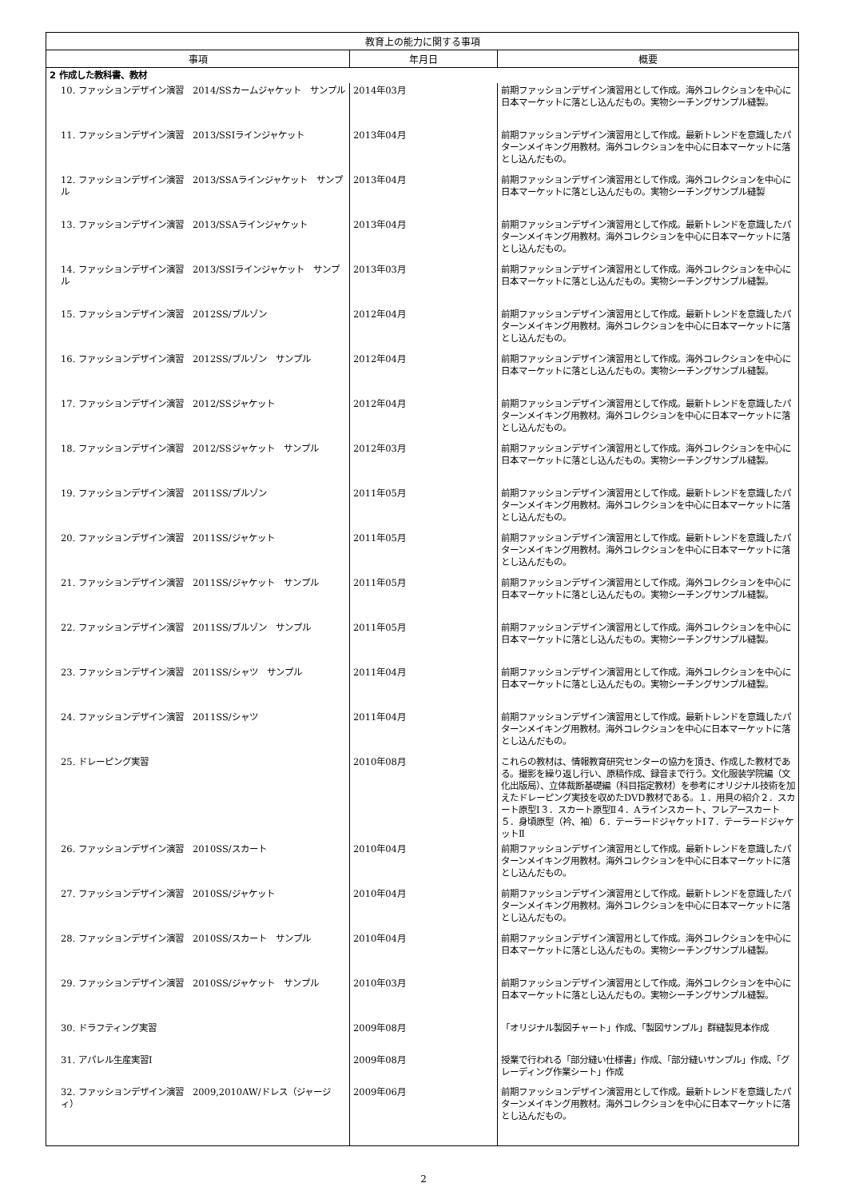| 教育上の能力に関する事項 | | |
| --- | --- | --- |
| 事項 | 年月日 | 概要 |
| 2 作成した教科書、教材 | | |
| 10. ファッションデザイン演習 2014/SSカームジャケット サンプル | 2014年03月 | 前期ファッションデザイン演習用として作成。海外コレクションを中心に日本マーケットに落とし込んだもの。実物シーチングサンプル縫製。 |
| 11. ファッションデザイン演習 2013/SSIラインジャケット | 2013年04月 | 前期ファッションデザイン演習用として作成。最新トレンドを意識したパターンメイキング用教材。海外コレクションを中心に日本マーケットに落とし込んだもの。 |
| 12. ファッションデザイン演習 2013/SSAラインジャケット サンプル | 2013年04月 | 前期ファッションデザイン演習用として作成。海外コレクションを中心に日本マーケットに落とし込んだもの。実物シーチングサンプル縫製 |
| 13. ファッションデザイン演習 2013/SSAラインジャケット | 2013年04月 | 前期ファッションデザイン演習用として作成。最新トレンドを意識したパターンメイキング用教材。海外コレクションを中心に日本マーケットに落とし込んだもの。 |
| 14. ファッションデザイン演習 2013/SSIラインジャケット サンプル | 2013年03月 | 前期ファッションデザイン演習用として作成。海外コレクションを中心に日本マーケットに落とし込んだもの。実物シーチングサンプル縫製。 |
| 15. ファッションデザイン演習 2012SS/ブルゾン | 2012年04月 | 前期ファッションデザイン演習用として作成。最新トレンドを意識したパターンメイキング用教材。海外コレクションを中心に日本マーケットに落とし込んだもの。 |
| 16. ファッションデザイン演習 2012SS/ブルゾン サンプル | 2012年04月 | 前期ファッションデザイン演習用として作成。海外コレクションを中心に日本マーケットに落とし込んだもの。実物シーチングサンプル縫製。 |
| 17. ファッションデザイン演習 2012/SSジャケット | 2012年04月 | 前期ファッションデザイン演習用として作成。最新トレンドを意識したパターンメイキング用教材。海外コレクションを中心に日本マーケットに落とし込んだもの。 |
| 18. ファッションデザイン演習 2012/SSジャケット サンプル | 2012年03月 | 前期ファッションデザイン演習用として作成。海外コレクションを中心に日本マーケットに落とし込んだもの。実物シーチングサンプル縫製。 |
| 19. ファッションデザイン演習 2011SS/ブルゾン | 2011年05月 | 前期ファッションデザイン演習用として作成。最新トレンドを意識したパターンメイキング用教材。海外コレクションを中心に日本マーケットに落とし込んだもの。 |
| 20. ファッションデザイン演習 2011SS/ジャケット | 2011年05月 | 前期ファッションデザイン演習用として作成。最新トレンドを意識したパターンメイキング用教材。海外コレクションを中心に日本マーケットに落とし込んだもの。 |
| 21. ファッションデザイン演習 2011SS/ジャケット サンプル | 2011年05月 | 前期ファッションデザイン演習用として作成。海外コレクションを中心に日本マーケットに落とし込んだもの。実物シーチングサンプル縫製。 |
| 22. ファッションデザイン演習 2011SS/ブルゾン サンプル | 2011年05月 | 前期ファッションデザイン演習用として作成。海外コレクションを中心に日本マーケットに落とし込んだもの。実物シーチングサンプル縫製。 |
| 23. ファッションデザイン演習 2011SS/シャツ サンプル | 2011年04月 | 前期ファッションデザイン演習用として作成。海外コレクションを中心に日本マーケットに落とし込んだもの。実物シーチングサンプル縫製。 |
| 24. ファッションデザイン演習 2011SS/シャツ | 2011年04月 | 前期ファッションデザイン演習用として作成。最新トレンドを意識したパターンメイキング用教材。海外コレクションを中心に日本マーケットに落とし込んだもの。 |
| 25. ドレーピング実習 | 2010年08月 | これらの教材は、情報教育研究センターの協力を頂き、作成した教材である。撮影を繰り返し行い、原稿作成、録音まで行う。文化服装学院編（文化出版局）、立体裁断基礎編（科目指定教材）を参考にオリジナル技術を加えたドレーピング実技を収めたDVD教材である。１．用具の紹介２．スカート原型Ⅰ３．スカート原型Ⅱ４．Aラインスカート、フレアースカート５．身頃原型（衿、袖）６．テーラードジャケットⅠ７．テーラードジャケットⅡ |
| 26. ファッションデザイン演習 2010SS/スカート | 2010年04月 | 前期ファッションデザイン演習用として作成。最新トレンドを意識したパターンメイキング用教材。海外コレクションを中心に日本マーケットに落とし込んだもの。 |
| 27. ファッションデザイン演習 2010SS/ジャケット | 2010年04月 | 前期ファッションデザイン演習用として作成。最新トレンドを意識したパターンメイキング用教材。海外コレクションを中心に日本マーケットに落とし込んだもの。 |
| 28. ファッションデザイン演習 2010SS/スカート サンプル | 2010年04月 | 前期ファッションデザイン演習用として作成。海外コレクションを中心に日本マーケットに落とし込んだもの。実物シーチングサンプル縫製。 |
| 29. ファッションデザイン演習 2010SS/ジャケット サンプル | 2010年03月 | 前期ファッションデザイン演習用として作成。海外コレクションを中心に日本マーケットに落とし込んだもの。実物シーチングサンプル縫製。 |
| 30. ドラフティング実習 | 2009年08月 | 「オリジナル製図チャート」作成、「製図サンプル」群縫製見本作成 |
| 31. アパレル生産実習Ⅰ | 2009年08月 | 授業で行われる「部分縫い仕様書」作成、「部分縫いサンプル」作成、「グレーディング作業シート」作成 |
| 32. ファッションデザイン演習 2009,2010AW/ドレス（ジャージィ） | 2009年06月 | 前期ファッションデザイン演習用として作成。最新トレンドを意識したパターンメイキング用教材。海外コレクションを中心に日本マーケットに落とし込んだもの。 |
2